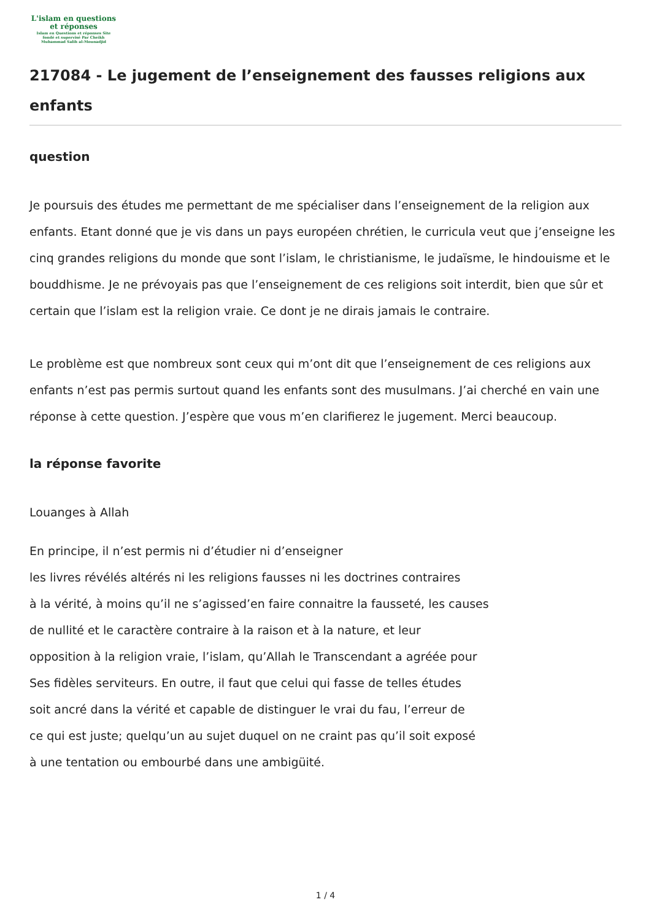L'islam en questions
et réponses
Islam en Questions et réponses Site
fondé et supervisé Par Cheikh
Muhammad Salih al-Mounadjid
217084 - Le jugement de l’enseignement des fausses religions aux enfants
question
Je poursuis des études me permettant de me spécialiser dans l’enseignement de la religion aux enfants. Etant donné que je vis dans un pays européen chrétien, le curricula veut que j’enseigne les cinq grandes religions du monde que sont l’islam, le christianisme, le judaïsme, le hindouisme et le bouddhisme. Je ne prévoyais pas que l’enseignement de ces religions soit interdit, bien que sûr et certain que l’islam est la religion vraie. Ce dont je ne dirais jamais le contraire.
Le problème est que nombreux sont ceux qui m’ont dit que l’enseignement de ces religions aux enfants n’est pas permis surtout quand les enfants sont des musulmans. J’ai cherché en vain une réponse à cette question. J’espère que vous m’en clarifierez le jugement. Merci beaucoup.
la réponse favorite
Louanges à Allah
En principe, il n’est permis ni d’étudier ni d’enseigner
les livres révélés altérés ni les religions fausses ni les doctrines contraires
à la vérité, à moins qu’il ne s’agissed’en faire connaitre la fausseté, les causes
de nullité et le caractère contraire à la raison et à la nature, et leur
opposition à la religion vraie, l’islam, qu’Allah le Transcendant a agréée pour
Ses fidèles serviteurs. En outre, il faut que celui qui fasse de telles études
soit ancré dans la vérité et capable de distinguer le vrai du fau, l’erreur de
ce qui est juste; quelqu’un au sujet duquel on ne craint pas qu’il soit exposé
à une tentation ou embourbé dans une ambigüité.
1 / 4